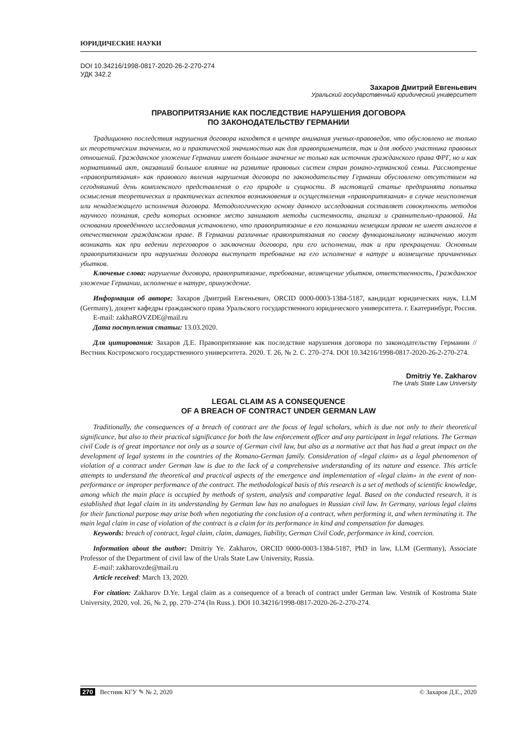ЮРИДИЧЕСКИЕ НАУКИ
DOI 10.34216/1998-0817-2020-26-2-270-274
УДК 342.2
Захаров Дмитрий Евгеньевич
Уральский государственный юридический университет
ПРАВОПРИТЯЗАНИЕ КАК ПОСЛЕДСТВИЕ НАРУШЕНИЯ ДОГОВОРА
ПО ЗАКОНОДАТЕЛЬСТВУ ГЕРМАНИИ
Традиционно последствия нарушения договора находятся в центре внимания ученых-правоведов, что обусловлено не только их теоретическим значением, но и практической значимостью как для правоприменителя, так и для любого участника правовых отношений. Гражданское уложение Германии имеет большое значение не только как источник гражданского права ФРГ, но и как нормативный акт, оказавший большое влияние на развитие правовых систем стран романо-германской семьи. Рассмотрение «правопритязания» как правового явления нарушения договора по законодательству Германии обусловлено отсутствием на сегодняшний день комплексного представления о его природе и сущности. В настоящей статье предпринята попытка осмысления теоретических и практических аспектов возникновения и осуществления «правопритязания» в случае неисполнения или ненадлежащего исполнения договора. Методологическую основу данного исследования составляет совокупность методов научного познания, среди которых основное место занимают методы системности, анализа и сравнительно-правовой. На основании проведённого исследования установлено, что правопритязание в его понимании немецким правом не имеет аналогов в отечественном гражданском праве. В Германии различные правопритязания по своему функциональному назначению могут возникать как при ведении переговоров о заключении договора, при его исполнении, так и при прекращении. Основным правопритязанием при нарушении договора выступает требование на его исполнение в натуре и возмещение причиненных убытков.
Ключевые слова: нарушение договора, правопритязание, требование, возмещение убытков, ответственность, Гражданское уложение Германии, исполнение в натуре, принуждение.
Информация об авторе: Захаров Дмитрий Евгеньевич, ORCID 0000-0003-1384-5187, кандидат юридических наук, LLM (Germany), доцент кафедры гражданского права Уральского государственного юридического университета. г. Екатеринбург, Россия.
E-mail: zakhaROVZDE@mail.ru
Дата поступления статьи: 13.03.2020.
Для цитирования: Захаров Д.Е. Правопритязание как последствие нарушения договора по законодательству Германии // Вестник Костромского государственного университета. 2020. Т. 26, № 2. С. 270–274. DOI 10.34216/1998-0817-2020-26-2-270-274.
Dmitriy Ye. Zakharov
The Urals State Law University
LEGAL CLAIM AS A CONSEQUENCE
OF A BREACH OF CONTRACT UNDER GERMAN LAW
Traditionally, the consequences of a breach of contract are the focus of legal scholars, which is due not only to their theoretical significance, but also to their practical significance for both the law enforcement officer and any participant in legal relations. The German civil Code is of great importance not only as a source of German civil law, but also as a normative act that has had a great impact on the development of legal systems in the countries of the Romano-German family. Consideration of «legal claim» as a legal phenomenon of violation of a contract under German law is due to the lack of a comprehensive understanding of its nature and essence. This article attempts to understand the theoretical and practical aspects of the emergence and implementation of «legal claim» in the event of non-performance or improper performance of the contract. The methodological basis of this research is a set of methods of scientific knowledge, among which the main place is occupied by methods of system, analysis and comparative legal. Based on the conducted research, it is established that legal claim in its understanding by German law has no analogues in Russian civil law. In Germany, various legal claims for their functional purpose may arise both when negotiating the conclusion of a contract, when performing it, and when terminating it. The main legal claim in case of violation of the contract is a claim for its performance in kind and compensation for damages.
Keywords: breach of contract, legal claim, claim, damages, liability, German Civil Code, performance in kind, coercion.
Information about the author: Dmitriy Ye. Zakharov, ORCID 0000-0003-1384-5187, PhD in law, LLM (Germany), Associate Professor of the Department of civil law of the Urals State Law University, Russia.
E-mail: zakharovzde@mail.ru
Article received: March 13, 2020.
For citation: Zakharov D.Ye. Legal claim as a consequence of a breach of contract under German law. Vestnik of Kostroma State University, 2020, vol. 26, № 2, pp. 270–274 (In Russ.). DOI 10.34216/1998-0817-2020-26-2-270-274.
270 Вестник КГУ ✎ № 2, 2020 © Захаров Д.Е., 2020